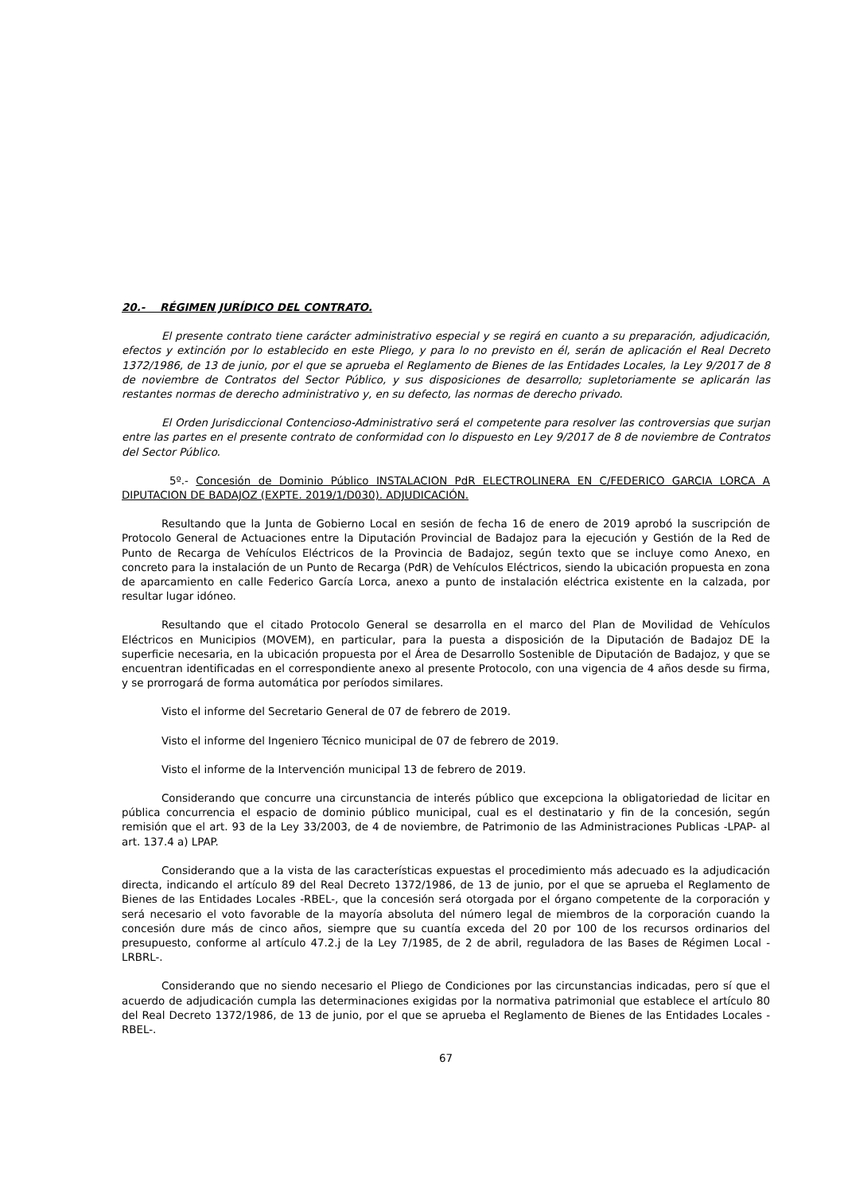20.- RÉGIMEN JURÍDICO DEL CONTRATO.
El presente contrato tiene carácter administrativo especial y se regirá en cuanto a su preparación, adjudicación, efectos y extinción por lo establecido en este Pliego, y para lo no previsto en él, serán de aplicación el Real Decreto 1372/1986, de 13 de junio, por el que se aprueba el Reglamento de Bienes de las Entidades Locales, la Ley 9/2017 de 8 de noviembre de Contratos del Sector Público, y sus disposiciones de desarrollo; supletoriamente se aplicarán las restantes normas de derecho administrativo y, en su defecto, las normas de derecho privado.
El Orden Jurisdiccional Contencioso-Administrativo será el competente para resolver las controversias que surjan entre las partes en el presente contrato de conformidad con lo dispuesto en Ley 9/2017 de 8 de noviembre de Contratos del Sector Público.
5º.- Concesión de Dominio Público INSTALACION PdR ELECTROLINERA EN C/FEDERICO GARCIA LORCA A DIPUTACION DE BADAJOZ (EXPTE. 2019/1/D030). ADJUDICACIÓN.
Resultando que la Junta de Gobierno Local en sesión de fecha 16 de enero de 2019 aprobó la suscripción de Protocolo General de Actuaciones entre la Diputación Provincial de Badajoz para la ejecución y Gestión de la Red de Punto de Recarga de Vehículos Eléctricos de la Provincia de Badajoz, según texto que se incluye como Anexo, en concreto para la instalación de un Punto de Recarga (PdR) de Vehículos Eléctricos, siendo la ubicación propuesta en zona de aparcamiento en calle Federico García Lorca, anexo a punto de instalación eléctrica existente en la calzada, por resultar lugar idóneo.
Resultando que el citado Protocolo General se desarrolla en el marco del Plan de Movilidad de Vehículos Eléctricos en Municipios (MOVEM), en particular, para la puesta a disposición de la Diputación de Badajoz DE la superficie necesaria, en la ubicación propuesta por el Área de Desarrollo Sostenible de Diputación de Badajoz, y que se encuentran identificadas en el correspondiente anexo al presente Protocolo, con una vigencia de 4 años desde su firma, y se prorrogará de forma automática por períodos similares.
Visto el informe del Secretario General de 07 de febrero de 2019.
Visto el informe del Ingeniero Técnico municipal de 07 de febrero de 2019.
Visto el informe de la Intervención municipal 13 de febrero de 2019.
Considerando que concurre una circunstancia de interés público que excepciona la obligatoriedad de licitar en pública concurrencia el espacio de dominio público municipal, cual es el destinatario y fin de la concesión, según remisión que el art. 93 de la Ley 33/2003, de 4 de noviembre, de Patrimonio de las Administraciones Publicas -LPAP- al art. 137.4 a) LPAP.
Considerando que a la vista de las características expuestas el procedimiento más adecuado es la adjudicación directa, indicando el artículo 89 del Real Decreto 1372/1986, de 13 de junio, por el que se aprueba el Reglamento de Bienes de las Entidades Locales -RBEL-, que la concesión será otorgada por el órgano competente de la corporación y será necesario el voto favorable de la mayoría absoluta del número legal de miembros de la corporación cuando la concesión dure más de cinco años, siempre que su cuantía exceda del 20 por 100 de los recursos ordinarios del presupuesto, conforme al artículo 47.2.j de la Ley 7/1985, de 2 de abril, reguladora de las Bases de Régimen Local -LRBRL-.
Considerando que no siendo necesario el Pliego de Condiciones por las circunstancias indicadas, pero sí que el acuerdo de adjudicación cumpla las determinaciones exigidas por la normativa patrimonial que establece el artículo 80 del Real Decreto 1372/1986, de 13 de junio, por el que se aprueba el Reglamento de Bienes de las Entidades Locales -RBEL-.
67